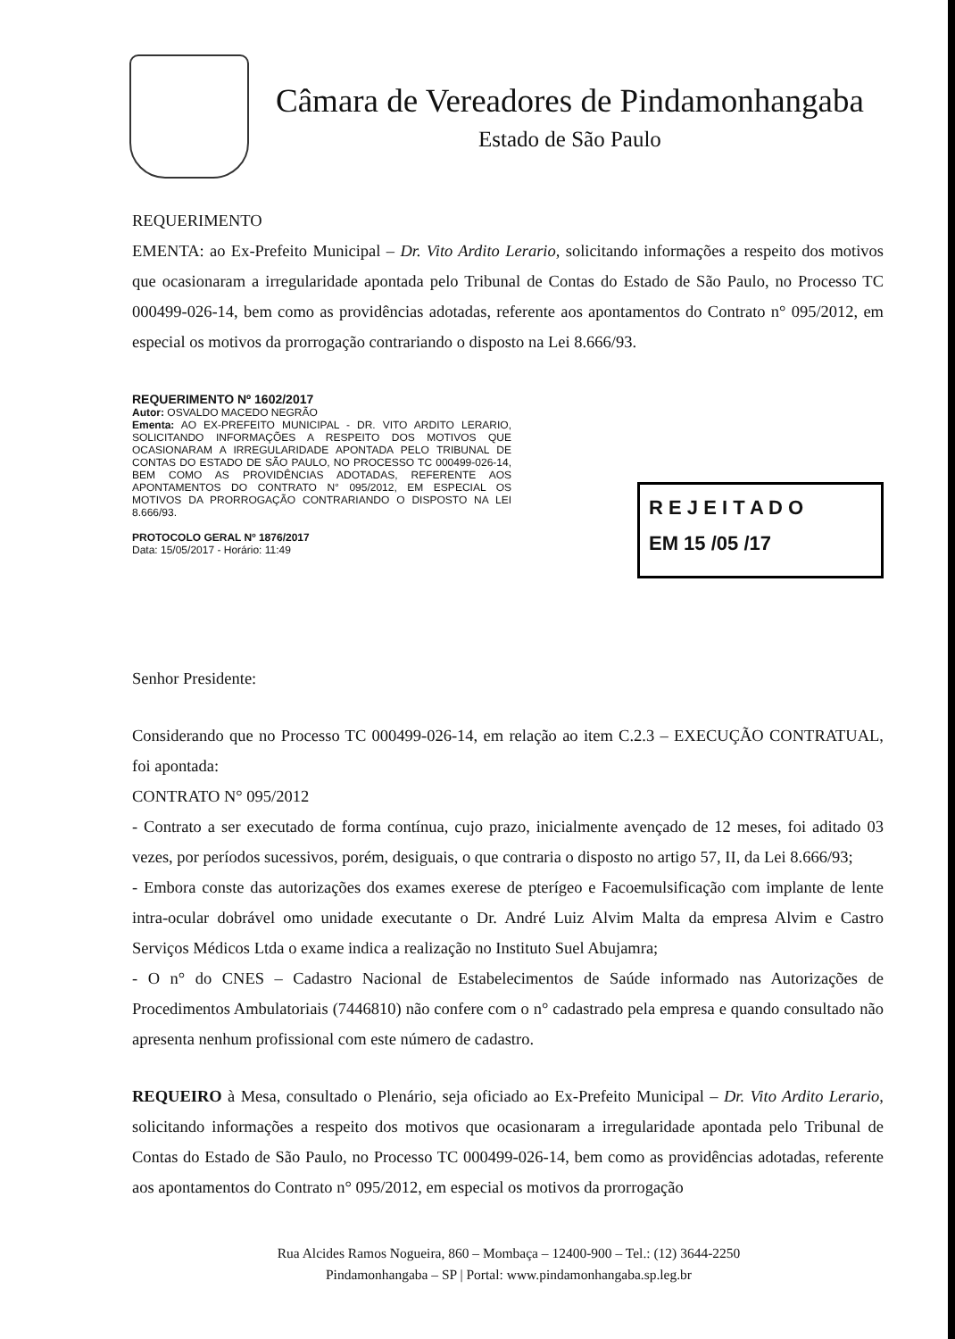Câmara de Vereadores de Pindamonhangaba
Estado de São Paulo
REQUERIMENTO
EMENTA: ao Ex-Prefeito Municipal – Dr. Vito Ardito Lerario, solicitando informações a respeito dos motivos que ocasionaram a irregularidade apontada pelo Tribunal de Contas do Estado de São Paulo, no Processo TC 000499-026-14, bem como as providências adotadas, referente aos apontamentos do Contrato n° 095/2012, em especial os motivos da prorrogação contrariando o disposto na Lei 8.666/93.
REQUERIMENTO Nº 1602/2017
Autor: OSVALDO MACEDO NEGRÃO
Ementa: AO EX-PREFEITO MUNICIPAL - DR. VITO ARDITO LERARIO, SOLICITANDO INFORMAÇÕES A RESPEITO DOS MOTIVOS QUE OCASIONARAM A IRREGULARIDADE APONTADA PELO TRIBUNAL DE CONTAS DO ESTADO DE SÃO PAULO, NO PROCESSO TC 000499-026-14, BEM COMO AS PROVIDÊNCIAS ADOTADAS, REFERENTE AOS APONTAMENTOS DO CONTRATO N° 095/2012, EM ESPECIAL OS MOTIVOS DA PRORROGAÇÃO CONTRARIANDO O DISPOSTO NA LEI 8.666/93.
PROTOCOLO GERAL Nº 1876/2017
Data: 15/05/2017 - Horário: 11:49
R E J E I T A D O
EM 15 /05 /17
Senhor Presidente:
Considerando que no Processo TC 000499-026-14, em relação ao item C.2.3 – EXECUÇÃO CONTRATUAL, foi apontada:
CONTRATO N° 095/2012
- Contrato a ser executado de forma contínua, cujo prazo, inicialmente avençado de 12 meses, foi aditado 03 vezes, por períodos sucessivos, porém, desiguais, o que contraria o disposto no artigo 57, II, da Lei 8.666/93;
- Embora conste das autorizações dos exames exerese de pterígeo e Facoemulsificação com implante de lente intra-ocular dobrável omo unidade executante o Dr. André Luiz Alvim Malta da empresa Alvim e Castro Serviços Médicos Ltda o exame indica a realização no Instituto Suel Abujamra;
- O n° do CNES – Cadastro Nacional de Estabelecimentos de Saúde informado nas Autorizações de Procedimentos Ambulatoriais (7446810) não confere com o n° cadastrado pela empresa e quando consultado não apresenta nenhum profissional com este número de cadastro.
REQUEIRO à Mesa, consultado o Plenário, seja oficiado ao Ex-Prefeito Municipal – Dr. Vito Ardito Lerario, solicitando informações a respeito dos motivos que ocasionaram a irregularidade apontada pelo Tribunal de Contas do Estado de São Paulo, no Processo TC 000499-026-14, bem como as providências adotadas, referente aos apontamentos do Contrato n° 095/2012, em especial os motivos da prorrogação
Rua Alcides Ramos Nogueira, 860 – Mombaça – 12400-900 – Tel.: (12) 3644-2250
Pindamonhangaba – SP | Portal: www.pindamonhangaba.sp.leg.br